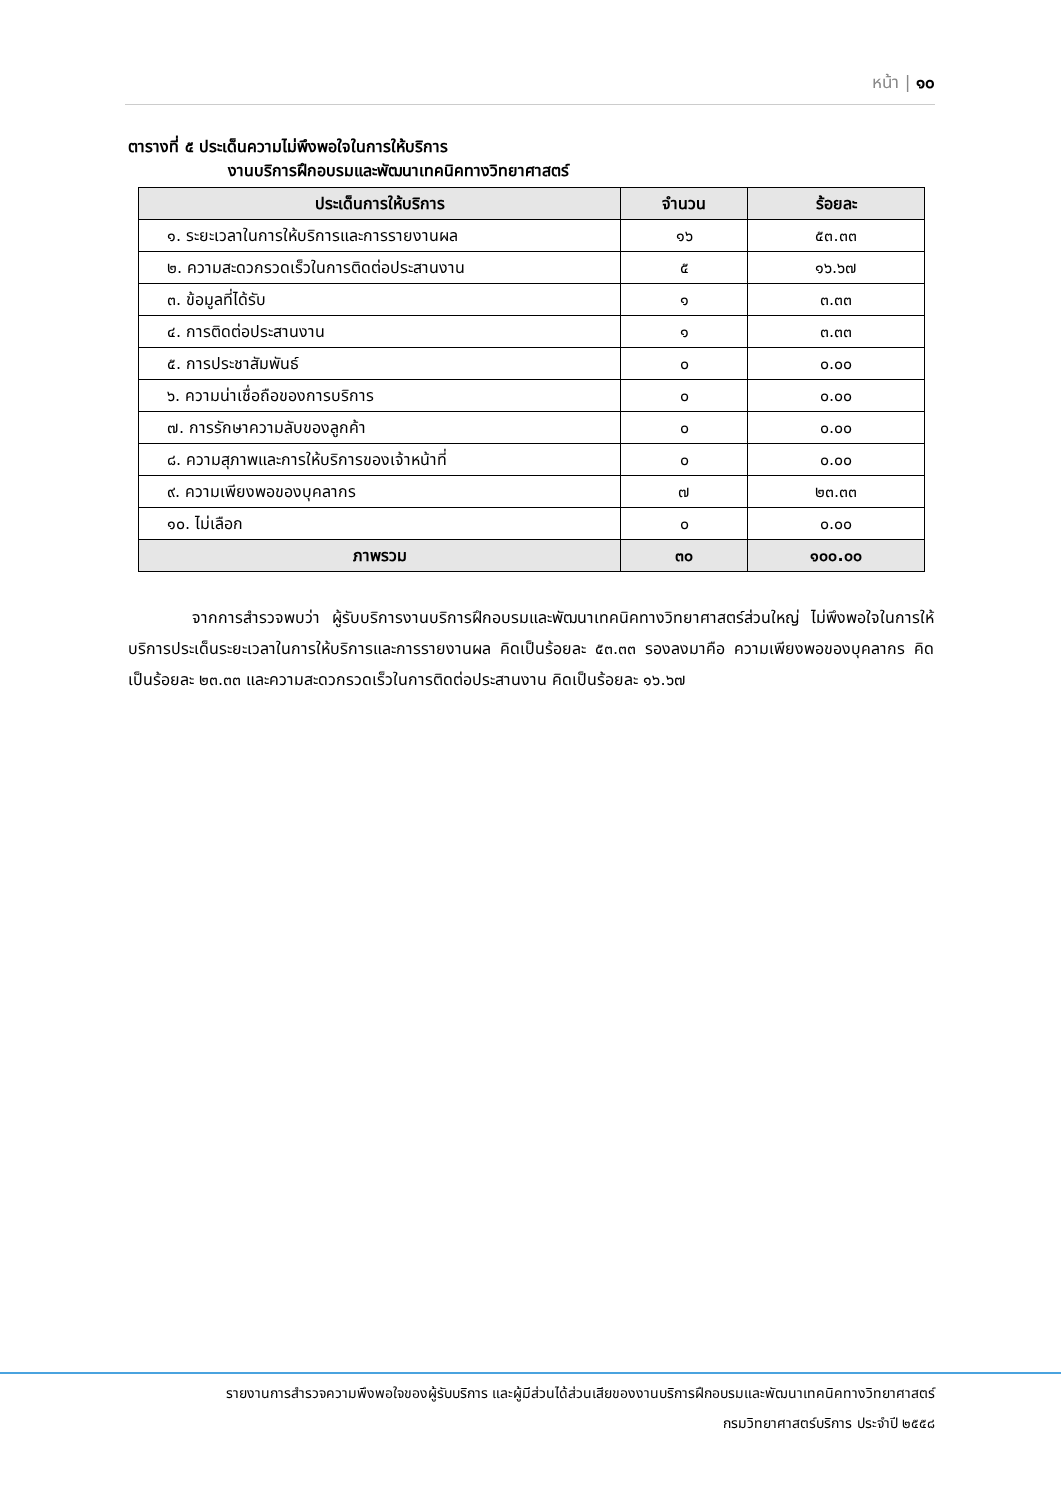หน้า | ๑๐
ตารางที่ ๕ ประเด็นความไม่พึงพอใจในการให้บริการ
งานบริการฝึกอบรมและพัฒนาเทคนิคทางวิทยาศาสตร์
| ประเด็นการให้บริการ | จำนวน | ร้อยละ |
| --- | --- | --- |
| ๑. ระยะเวลาในการให้บริการและการรายงานผล | ๑๖ | ๕๓.๓๓ |
| ๒. ความสะดวกรวดเร็วในการติดต่อประสานงาน | ๕ | ๑๖.๖๗ |
| ๓. ข้อมูลที่ได้รับ | ๑ | ๓.๓๓ |
| ๔. การติดต่อประสานงาน | ๑ | ๓.๓๓ |
| ๕. การประชาสัมพันธ์ | ๐ | ๐.๐๐ |
| ๖. ความน่าเชื่อถือของการบริการ | ๐ | ๐.๐๐ |
| ๗. การรักษาความลับของลูกค้า | ๐ | ๐.๐๐ |
| ๘. ความสุภาพและการให้บริการของเจ้าหน้าที่ | ๐ | ๐.๐๐ |
| ๙. ความเพียงพอของบุคลากร | ๗ | ๒๓.๓๓ |
| ๑๐. ไม่เลือก | ๐ | ๐.๐๐ |
| ภาพรวม | ๓๐ | ๑๐๐.๐๐ |
จากการสำรวจพบว่า ผู้รับบริการงานบริการฝึกอบรมและพัฒนาเทคนิคทางวิทยาศาสตร์ส่วนใหญ่ ไม่พึงพอใจในการให้บริการประเด็นระยะเวลาในการให้บริการและการรายงานผล คิดเป็นร้อยละ ๕๓.๓๓ รองลงมาคือ ความเพียงพอของบุคลากร คิดเป็นร้อยละ ๒๓.๓๓ และความสะดวกรวดเร็วในการติดต่อประสานงาน คิดเป็นร้อยละ ๑๖.๖๗
รายงานการสำรวจความพึงพอใจของผู้รับบริการ และผู้มีส่วนได้ส่วนเสียของงานบริการฝึกอบรมและพัฒนาเทคนิคทางวิทยาศาสตร์
กรมวิทยาศาสตร์บริการ ประจำปี ๒๕๕๘